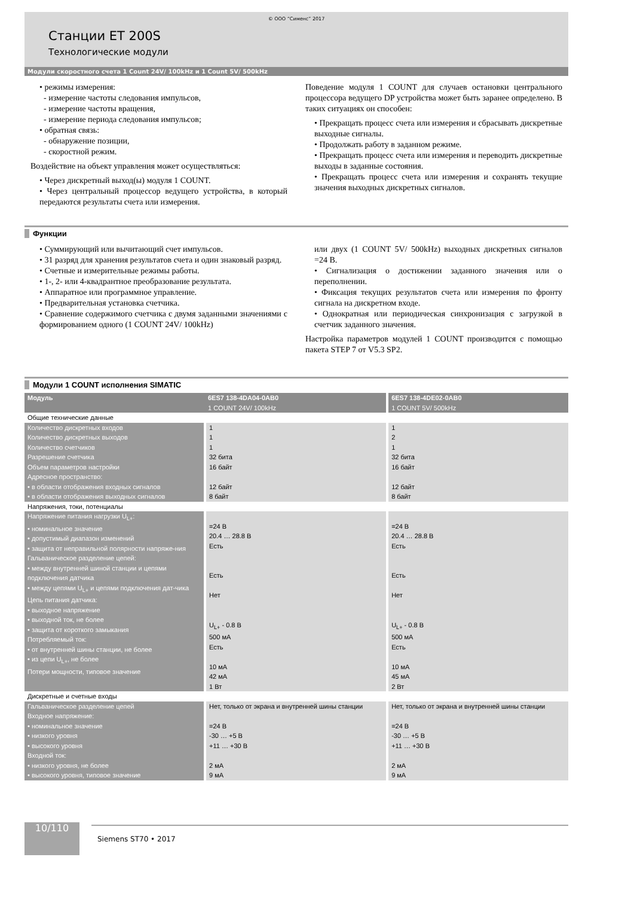© ООО “Сименс” 2017
Станции ET 200S
Технологические модули
Модули скоростного счета 1 Count 24V/ 100kHz и 1 Count 5V/ 500kHz
• режимы измерения:
- измерение частоты следования импульсов,
- измерение частоты вращения,
- измерение периода следования импульсов;
• обратная связь:
- обнаружение позиции,
- скоростной режим.
Воздействие на объект управления может осуществляться:
• Через дискретный выход(ы) модуля 1 COUNT.
• Через центральный процессор ведущего устройства, в который передаются результаты счета или измерения.
Поведение модуля 1 COUNT для случаев остановки центрального процессора ведущего DP устройства может быть заранее определено. В таких ситуациях он способен:
• Прекращать процесс счета или измерения и сбрасывать дискретные выходные сигналы.
• Продолжать работу в заданном режиме.
• Прекращать процесс счета или измерения и переводить дискретные выходы в заданные состояния.
• Прекращать процесс счета или измерения и сохранять текущие значения выходных дискретных сигналов.
Функции
• Суммирующий или вычитающий счет импульсов.
• 31 разряд для хранения результатов счета и один знаковый разряд.
• Счетные и измерительные режимы работы.
• 1-, 2- или 4-квадрантное преобразование результата.
• Аппаратное или программное управление.
• Предварительная установка счетчика.
• Сравнение содержимого счетчика с двумя заданными значениями с формированием одного (1 COUNT 24V/ 100kHz)
или двух (1 COUNT 5V/ 500kHz) выходных дискретных сигналов =24 В.
• Сигнализация о достижении заданного значения или о переполнении.
• Фиксация текущих результатов счета или измерения по фронту сигнала на дискретном входе.
• Однократная или периодическая синхронизация с загрузкой в счетчик заданного значения.
Настройка параметров модулей 1 COUNT производится с помощью пакета STEP 7 от V5.3 SP2.
Модули 1 COUNT исполнения SIMATIC
| Модуль | 6ES7 138-4DA04-0AB0 1 COUNT 24V/ 100kHz | 6ES7 138-4DE02-0AB0 1 COUNT 5V/ 500kHz |
| --- | --- | --- |
| Общие технические данные | | |
| Количество дискретных входов Количество дискретных выходов Количество счетчиков Разрешение счетчика Объем параметров настройки Адресное пространство: • в области отображения входных сигналов • в области отображения выходных сигналов | 1 1 1 32 бита 16 байт 12 байт 8 байт | 1 2 1 32 бита 16 байт 12 байт 8 байт |
| Напряжения, токи, потенциалы | | |
| Напряжение питания нагрузки U<sub>L+</sub>: • номинальное значение • допустимый диапазон изменений • защита от неправильной полярности напряже-ния Гальваническое разделение цепей: • между внутренней шиной станции и цепями подключения датчика • между цепями U<sub>L+</sub> и цепями подключения дат-чика Цепь питания датчика: • выходное напряжение • выходной ток, не более • защита от короткого замыкания Потребляемый ток: • от внутренней шины станции, не более • из цепи U<sub>L+</sub>, не более Потери мощности, типовое значение | =24 В 20.4 … 28.8 В Есть Есть Нет U<sub>L+</sub> - 0.8 В 500 мА Есть 10 мА 42 мА 1 Вт | =24 В 20.4 … 28.8 В Есть Есть Нет U<sub>L+</sub> - 0.8 В 500 мА Есть 10 мА 45 мА 2 Вт |
| Дискретные и счетные входы | | |
| Гальваническое разделение цепей Входное напряжение: • номинальное значение • низкого уровня • высокого уровня Входной ток: • низкого уровня, не более • высокого уровня, типовое значение | Нет, только от экрана и внутренней шины станции =24 В -30 … +5 В +11 … +30 В 2 мА 9 мА | Нет, только от экрана и внутренней шины станции =24 В -30 … +5 В +11 … +30 В 2 мА 9 мА |
10/110
Siemens ST70 • 2017